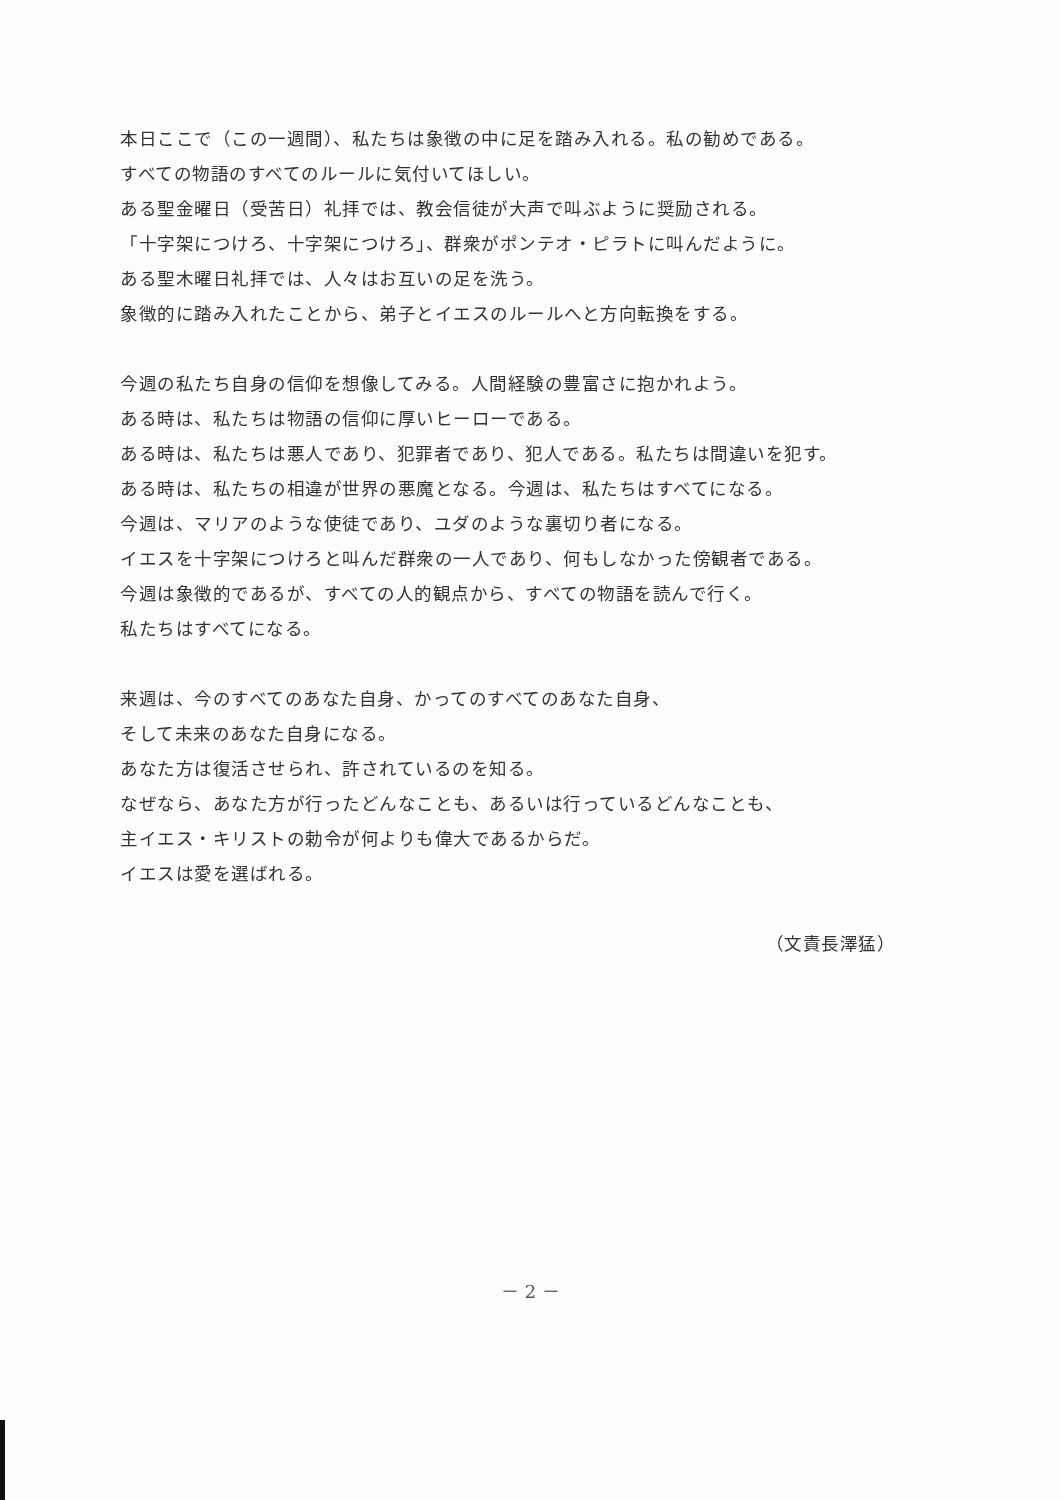本日ここで（この一週間）、私たちは象徴の中に足を踏み入れる。私の勧めである。
すべての物語のすべてのルールに気付いてほしい。
ある聖金曜日（受苦日）礼拝では、教会信徒が大声で叫ぶように奨励される。
「十字架につけろ、十字架につけろ」、群衆がポンテオ・ピラトに叫んだように。
ある聖木曜日礼拝では、人々はお互いの足を洗う。
象徴的に踏み入れたことから、弟子とイエスのルールへと方向転換をする。
今週の私たち自身の信仰を想像してみる。人間経験の豊富さに抱かれよう。
ある時は、私たちは物語の信仰に厚いヒーローである。
ある時は、私たちは悪人であり、犯罪者であり、犯人である。私たちは間違いを犯す。
ある時は、私たちの相違が世界の悪魔となる。今週は、私たちはすべてになる。
今週は、マリアのような使徒であり、ユダのような裏切り者になる。
イエスを十字架につけろと叫んだ群衆の一人であり、何もしなかった傍観者である。
今週は象徴的であるが、すべての人的観点から、すべての物語を読んで行く。
私たちはすべてになる。
来週は、今のすべてのあなた自身、かってのすべてのあなた自身、
そして未来のあなた自身になる。
あなた方は復活させられ、許されているのを知る。
なぜなら、あなた方が行ったどんなことも、あるいは行っているどんなことも、
主イエス・キリストの勅令が何よりも偉大であるからだ。
イエスは愛を選ばれる。
（文責長澤猛）
－ 2 －